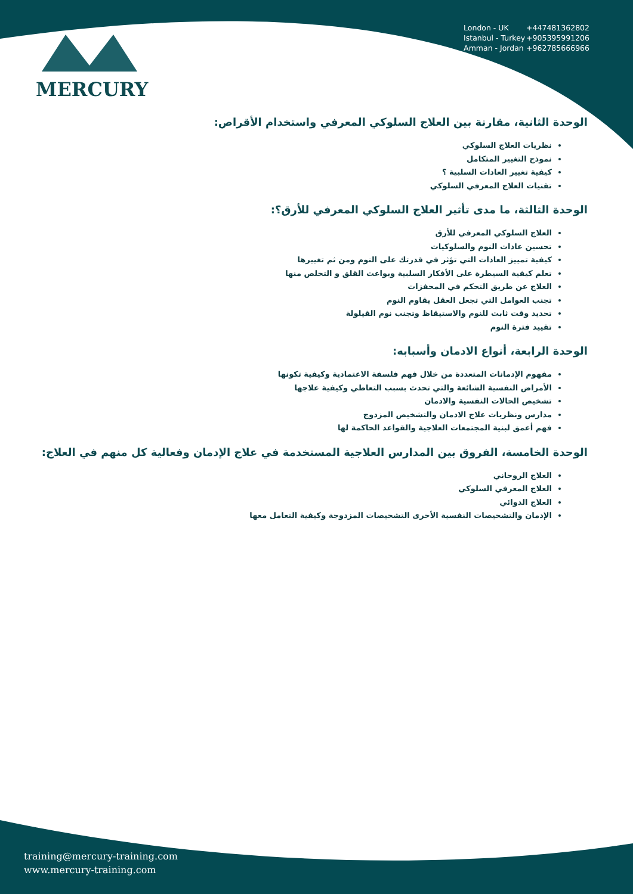MERCURY
London - UK +447481362802
Istanbul - Turkey +905395991206
Amman - Jordan +962785666966
الوحدة الثانية، مقارنة بين العلاج السلوكي المعرفي واستخدام الأقراص:
نظريات العلاج السلوكي
نموذج التغيير المتكامل
كيفية تغيير العادات السلبية ؟
تقنيات العلاج المعرفي السلوكي
الوحدة الثالثة، ما مدى تأثير العلاج السلوكي المعرفي للأرق؟:
العلاج السلوكي المعرفي للأرق
تحسين عادات النوم والسلوكيات
كيفية تمييز العادات التي تؤثر في قدرتك على النوم ومن ثم تغييرها
تعلم كيفية السيطرة على الأفكار السلبية وبواعث القلق و التخلص منها
العلاج عن طريق التحكم في المحفزات
تجنب العوامل التي تجعل العقل يقاوم النوم
تحديد وقت ثابت للنوم والاستيقاظ وتجنب نوم القيلولة
تقييد فترة النوم
الوحدة الرابعة، أنواع الادمان وأسبابه:
مفهوم الإدمانات المتعددة من خلال فهم فلسفة الاعتمادية وكيفية تكونها
الأمراض النفسية الشائعة والتي تحدث بسبب التعاطي وكيفية علاجها
تشخيص الحالات النفسية والادمان
مدارس ونظريات علاج الادمان والتشخيص المزدوج
فهم أعمق لبنية المجتمعات العلاجية والقواعد الحاكمة لها
الوحدة الخامسة، الفروق بين المدارس العلاجية المستخدمة في علاج الإدمان وفعالية كل منهم في العلاج:
العلاج الروحاني
العلاج المعرفي السلوكي
العلاج الدوائي
الإدمان والتشخيصات النفسية الأخرى التشخيصات المزدوجة وكيفية التعامل معها
training@mercury-training.com
www.mercury-training.com